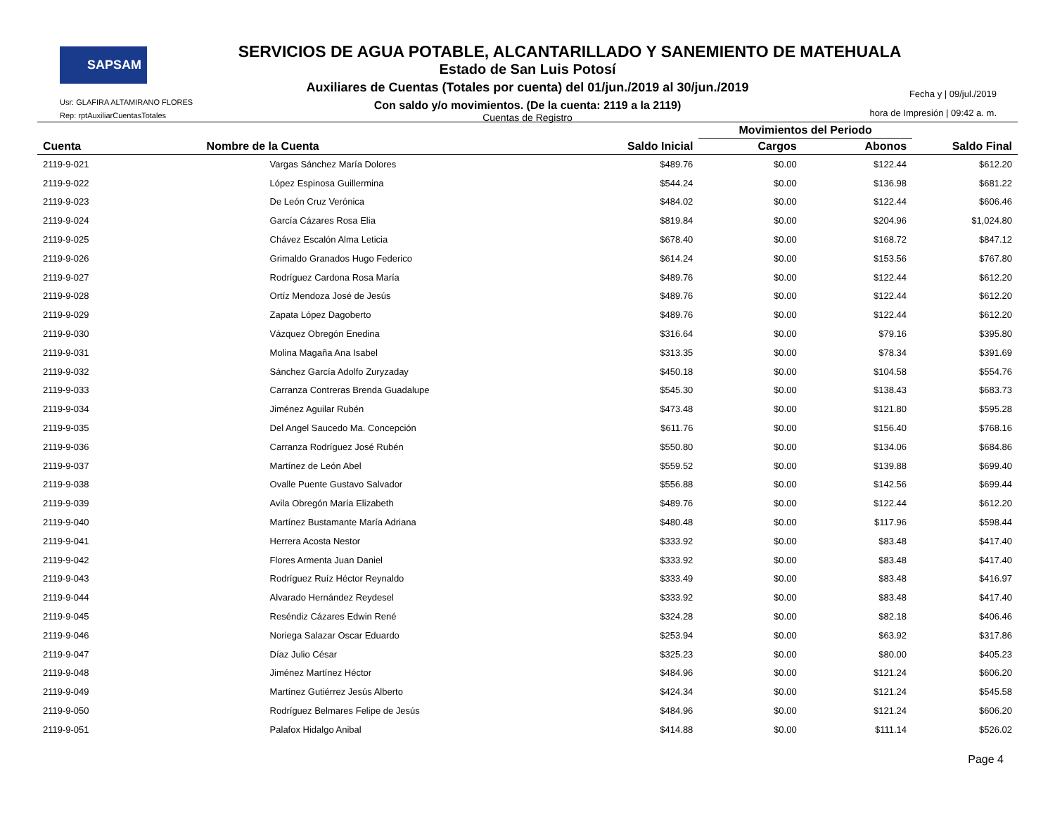SAPSAM
SERVICIOS DE AGUA POTABLE, ALCANTARILLADO Y SANEMIENTO DE MATEHUALA
Estado de San Luis Potosí
Auxiliares de Cuentas (Totales por cuenta) del 01/jun./2019 al 30/jun./2019
Con saldo y/o movimientos. (De la cuenta: 2119 a la 2119)
Cuentas de Registro
Usr: GLAFIRA ALTAMIRANO FLORES
Rep: rptAuxiliarCuentasTotales
Fecha y | 09/jul./2019
hora de Impresión | 09:42 a. m.
| | | | Movimientos del Periodo | | |
| --- | --- | --- | --- | --- | --- |
| Cuenta | Nombre de la Cuenta | Saldo Inicial | Cargos | Abonos | Saldo Final |
| 2119-9-021 | Vargas Sánchez María Dolores | $489.76 | $0.00 | $122.44 | $612.20 |
| 2119-9-022 | López Espinosa Guillermina | $544.24 | $0.00 | $136.98 | $681.22 |
| 2119-9-023 | De León Cruz Verónica | $484.02 | $0.00 | $122.44 | $606.46 |
| 2119-9-024 | García Cázares Rosa Elia | $819.84 | $0.00 | $204.96 | $1,024.80 |
| 2119-9-025 | Chávez Escalón Alma Leticia | $678.40 | $0.00 | $168.72 | $847.12 |
| 2119-9-026 | Grimaldo Granados Hugo Federico | $614.24 | $0.00 | $153.56 | $767.80 |
| 2119-9-027 | Rodríguez Cardona Rosa María | $489.76 | $0.00 | $122.44 | $612.20 |
| 2119-9-028 | Ortíz Mendoza José de Jesús | $489.76 | $0.00 | $122.44 | $612.20 |
| 2119-9-029 | Zapata López Dagoberto | $489.76 | $0.00 | $122.44 | $612.20 |
| 2119-9-030 | Vázquez Obregón Enedina | $316.64 | $0.00 | $79.16 | $395.80 |
| 2119-9-031 | Molina Magaña Ana Isabel | $313.35 | $0.00 | $78.34 | $391.69 |
| 2119-9-032 | Sánchez García Adolfo Zuryzaday | $450.18 | $0.00 | $104.58 | $554.76 |
| 2119-9-033 | Carranza Contreras Brenda Guadalupe | $545.30 | $0.00 | $138.43 | $683.73 |
| 2119-9-034 | Jiménez Aguilar Rubén | $473.48 | $0.00 | $121.80 | $595.28 |
| 2119-9-035 | Del Angel Saucedo Ma. Concepción | $611.76 | $0.00 | $156.40 | $768.16 |
| 2119-9-036 | Carranza Rodríguez José Rubén | $550.80 | $0.00 | $134.06 | $684.86 |
| 2119-9-037 | Martínez de León Abel | $559.52 | $0.00 | $139.88 | $699.40 |
| 2119-9-038 | Ovalle Puente Gustavo Salvador | $556.88 | $0.00 | $142.56 | $699.44 |
| 2119-9-039 | Avila Obregón María Elizabeth | $489.76 | $0.00 | $122.44 | $612.20 |
| 2119-9-040 | Martínez Bustamante María Adriana | $480.48 | $0.00 | $117.96 | $598.44 |
| 2119-9-041 | Herrera Acosta Nestor | $333.92 | $0.00 | $83.48 | $417.40 |
| 2119-9-042 | Flores Armenta Juan Daniel | $333.92 | $0.00 | $83.48 | $417.40 |
| 2119-9-043 | Rodríguez Ruíz Héctor Reynaldo | $333.49 | $0.00 | $83.48 | $416.97 |
| 2119-9-044 | Alvarado Hernández Reydesel | $333.92 | $0.00 | $83.48 | $417.40 |
| 2119-9-045 | Reséndiz Cázares Edwin René | $324.28 | $0.00 | $82.18 | $406.46 |
| 2119-9-046 | Noriega Salazar Oscar Eduardo | $253.94 | $0.00 | $63.92 | $317.86 |
| 2119-9-047 | Díaz Julio César | $325.23 | $0.00 | $80.00 | $405.23 |
| 2119-9-048 | Jiménez Martínez Héctor | $484.96 | $0.00 | $121.24 | $606.20 |
| 2119-9-049 | Martínez Gutiérrez Jesús Alberto | $424.34 | $0.00 | $121.24 | $545.58 |
| 2119-9-050 | Rodríguez Belmares Felipe de Jesús | $484.96 | $0.00 | $121.24 | $606.20 |
| 2119-9-051 | Palafox Hidalgo Anibal | $414.88 | $0.00 | $111.14 | $526.02 |
Page 4